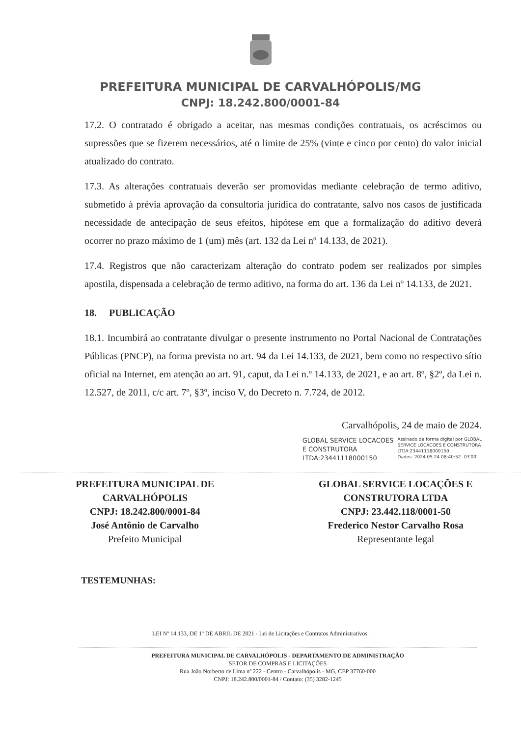PREFEITURA MUNICIPAL DE CARVALHÓPOLIS/MG
CNPJ: 18.242.800/0001-84
17.2. O contratado é obrigado a aceitar, nas mesmas condições contratuais, os acréscimos ou supressões que se fizerem necessários, até o limite de 25% (vinte e cinco por cento) do valor inicial atualizado do contrato.
17.3. As alterações contratuais deverão ser promovidas mediante celebração de termo aditivo, submetido à prévia aprovação da consultoria jurídica do contratante, salvo nos casos de justificada necessidade de antecipação de seus efeitos, hipótese em que a formalização do aditivo deverá ocorrer no prazo máximo de 1 (um) mês (art. 132 da Lei nº 14.133, de 2021).
17.4. Registros que não caracterizam alteração do contrato podem ser realizados por simples apostila, dispensada a celebração de termo aditivo, na forma do art. 136 da Lei nº 14.133, de 2021.
18. PUBLICAÇÃO
18.1. Incumbirá ao contratante divulgar o presente instrumento no Portal Nacional de Contratações Públicas (PNCP), na forma prevista no art. 94 da Lei 14.133, de 2021, bem como no respectivo sítio oficial na Internet, em atenção ao art. 91, caput, da Lei n.º 14.133, de 2021, e ao art. 8º, §2º, da Lei n. 12.527, de 2011, c/c art. 7º, §3º, inciso V, do Decreto n. 7.724, de 2012.
Carvalhópolis, 24 de maio de 2024.
GLOBAL SERVICE LOCACOES
E CONSTRUTORA
LTDA:23441118000150
Assinado de forma digital por GLOBAL
SERVICE LOCACOES E CONSTRUTORA
LTDA:23441118000150
Dados: 2024.05.24 08:40:52 -03'00'
PREFEITURA MUNICIPAL DE
CARVALHÓPOLIS
CNPJ: 18.242.800/0001-84
José Antônio de Carvalho
Prefeito Municipal
GLOBAL SERVICE LOCAÇÕES E
CONSTRUTORA LTDA
CNPJ: 23.442.118/0001-50
Frederico Nestor Carvalho Rosa
Representante legal
TESTEMUNHAS:
LEI Nº 14.133, DE 1º DE ABRIL DE 2021 - Lei de Licitações e Contratos Administrativos.
PREFEITURA MUNICIPAL DE CARVALHÓPOLIS - DEPARTAMENTO DE ADMINISTRAÇÃO
SETOR DE COMPRAS E LICITAÇÕES
Rua João Norberto de Lima nº 222 - Centro - Carvalhópolis - MG, CEP 37760-000
CNPJ: 18.242.800/0001-84 / Contato: (35) 3282-1245